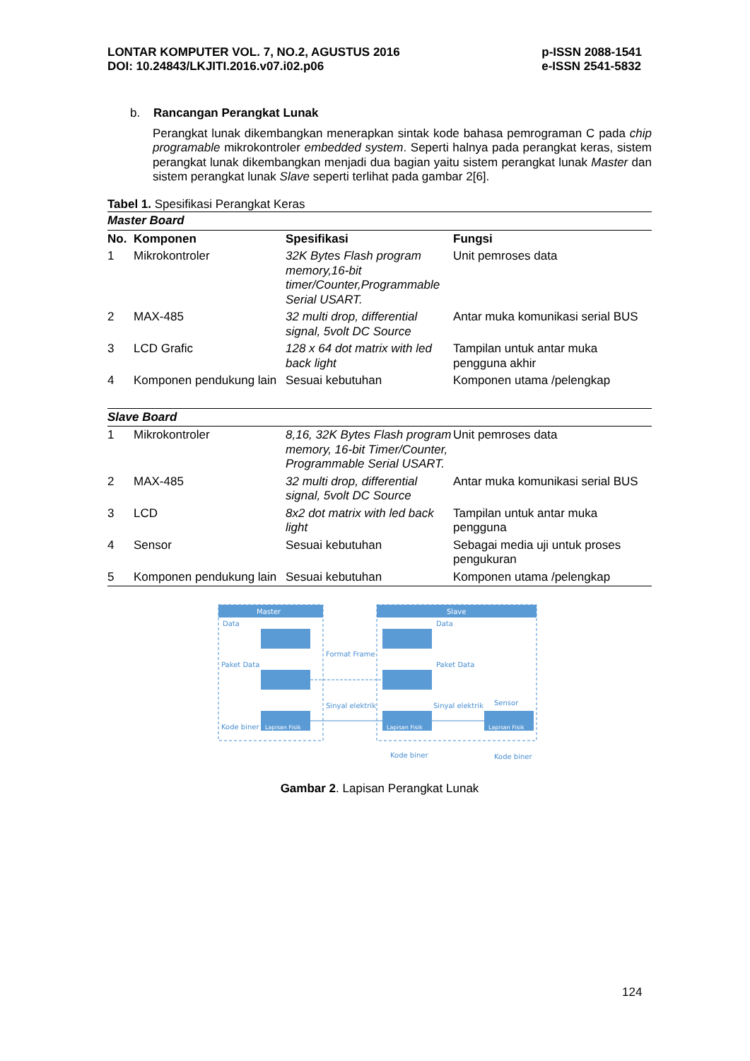LONTAR KOMPUTER VOL. 7, NO.2, AGUSTUS 2016
DOI: 10.24843/LKJITI.2016.v07.i02.p06
p-ISSN 2088-1541
e-ISSN 2541-5832
b. Rancangan Perangkat Lunak
Perangkat lunak dikembangkan menerapkan sintak kode bahasa pemrograman C pada chip programable mikrokontroler embedded system. Seperti halnya pada perangkat keras, sistem perangkat lunak dikembangkan menjadi dua bagian yaitu sistem perangkat lunak Master dan sistem perangkat lunak Slave seperti terlihat pada gambar 2[6].
Tabel 1. Spesifikasi Perangkat Keras
| Master Board | | | |
| --- | --- | --- | --- |
| No. | Komponen | Spesifikasi | Fungsi |
| 1 | Mikrokontroler | 32K Bytes Flash program memory,16-bit timer/Counter,Programmable Serial USART. | Unit pemroses data |
| 2 | MAX-485 | 32 multi drop, differential signal, 5volt DC Source | Antar muka komunikasi serial BUS |
| 3 | LCD Grafic | 128 x 64 dot matrix with led back light | Tampilan untuk antar muka pengguna akhir |
| 4 | Komponen pendukung lain | Sesuai kebutuhan | Komponen utama /pelengkap |
| Slave Board | | | |
| 1 | Mikrokontroler | 8,16, 32K Bytes Flash program memory, 16-bit Timer/Counter, Programmable Serial USART. | Unit pemroses data |
| 2 | MAX-485 | 32 multi drop, differential signal, 5volt DC Source | Antar muka komunikasi serial BUS |
| 3 | LCD | 8x2 dot matrix with led back light | Tampilan untuk antar muka pengguna |
| 4 | Sensor | Sesuai kebutuhan | Sebagai media uji untuk proses pengukuran |
| 5 | Komponen pendukung lain | Sesuai kebutuhan | Komponen utama /pelengkap |
Master
Slave
Data
Data
Paket Data
Paket Data
Format Frame
Sinyal elektrik
Sinyal elektrik
Sensor
Kode biner
Lapisan Fisik
Lapisan Fisik
Lapisan Fisik
Kode biner
Kode biner
Gambar 2. Lapisan Perangkat Lunak
124